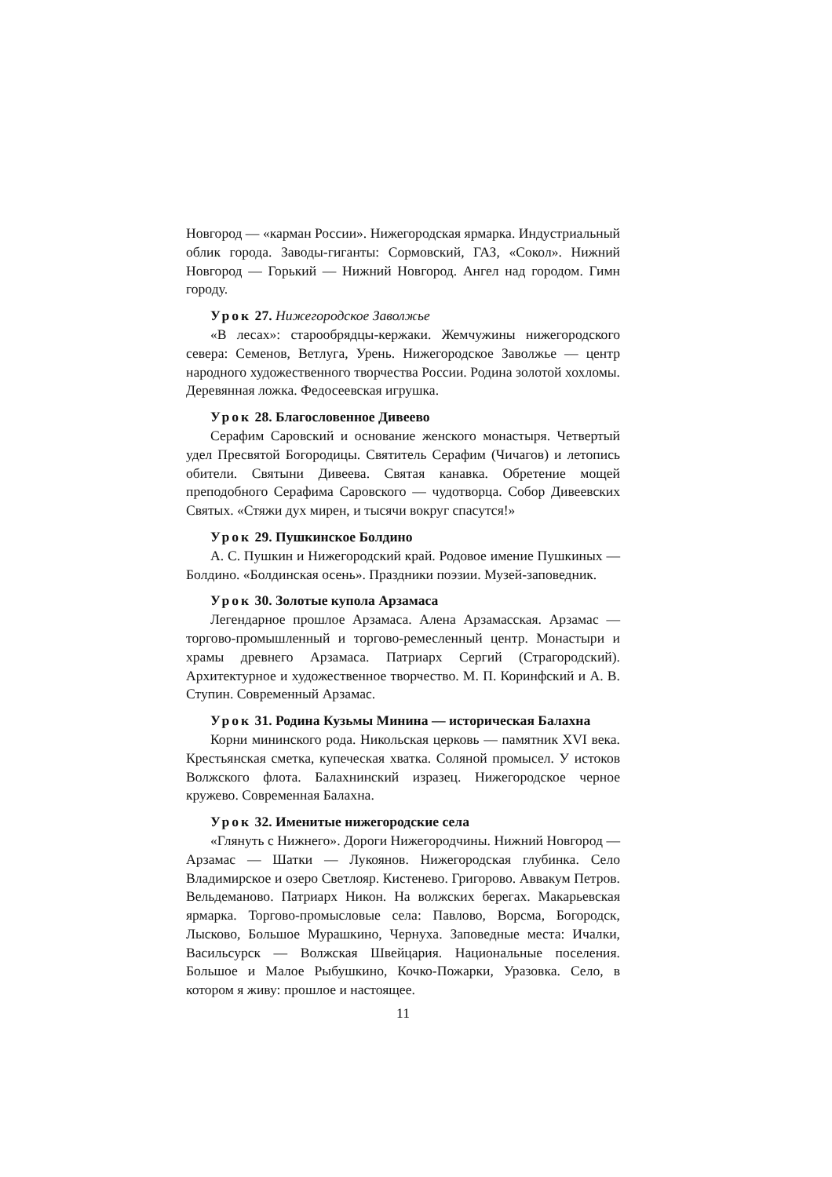Новгород — «карман России». Нижегородская ярмарка. Индустриальный облик города. Заводы-гиганты: Сормовский, ГАЗ, «Сокол». Нижний Новгород — Горький — Нижний Новгород. Ангел над городом. Гимн городу.
Урок 27. Нижегородское Заволжье
«В лесах»: старообрядцы-кержаки. Жемчужины нижегородского севера: Семенов, Ветлуга, Урень. Нижегородское Заволжье — центр народного художественного творчества России. Родина золотой хохломы. Деревянная ложка. Федосеевская игрушка.
Урок 28. Благословенное Дивеево
Серафим Саровский и основание женского монастыря. Четвертый удел Пресвятой Богородицы. Святитель Серафим (Чичагов) и летопись обители. Святыни Дивеева. Святая канавка. Обретение мощей преподобного Серафима Саровского — чудотворца. Собор Дивеевских Святых. «Стяжи дух мирен, и тысячи вокруг спасутся!»
Урок 29. Пушкинское Болдино
А. С. Пушкин и Нижегородский край. Родовое имение Пушкиных — Болдино. «Болдинская осень». Праздники поэзии. Музей-заповедник.
Урок 30. Золотые купола Арзамаса
Легендарное прошлое Арзамаса. Алена Арзамасская. Арзамас — торгово-промышленный и торгово-ремесленный центр. Монастыри и храмы древнего Арзамаса. Патриарх Сергий (Страгородский). Архитектурное и художественное творчество. М. П. Коринфский и А. В. Ступин. Современный Арзамас.
Урок 31. Родина Кузьмы Минина — историческая Балахна
Корни мининского рода. Никольская церковь — памятник XVI века. Крестьянская сметка, купеческая хватка. Соляной промысел. У истоков Волжского флота. Балахнинский изразец. Нижегородское черное кружево. Современная Балахна.
Урок 32. Именитые нижегородские села
«Глянуть с Нижнего». Дороги Нижегородчины. Нижний Новгород — Арзамас — Шатки — Лукоянов. Нижегородская глубинка. Село Владимирское и озеро Светлояр. Кистенево. Григорово. Аввакум Петров. Вельдеманово. Патриарх Никон. На волжских берегах. Макарьевская ярмарка. Торгово-промысловые села: Павлово, Ворсма, Богородск, Лысково, Большое Мурашкино, Чернуха. Заповедные места: Ичалки, Васильсурск — Волжская Швейцария. Национальные поселения. Большое и Малое Рыбушкино, Кочко-Пожарки, Уразовка. Село, в котором я живу: прошлое и настоящее.
11